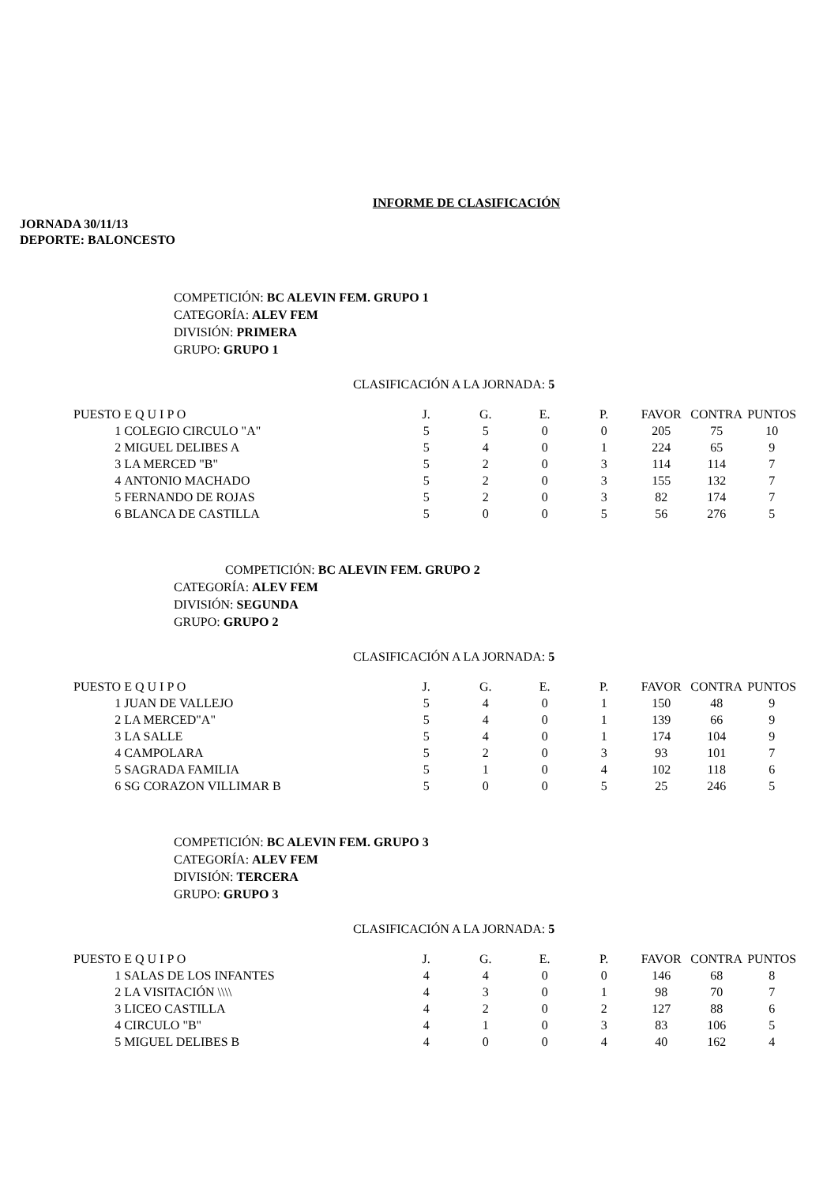INFORME DE CLASIFICACIÓN
JORNADA 30/11/13
DEPORTE: BALONCESTO
COMPETICIÓN: BC ALEVIN FEM. GRUPO 1
CATEGORÍA: ALEV FEM
DIVISIÓN: PRIMERA
GRUPO: GRUPO 1
CLASIFICACIÓN A LA JORNADA: 5
| PUESTO | E Q U I P O | J. | G. | E. | P. | FAVOR | CONTRA | PUNTOS |
| --- | --- | --- | --- | --- | --- | --- | --- | --- |
| 1 | COLEGIO CIRCULO "A" | 5 | 5 | 0 | 0 | 205 | 75 | 10 |
| 2 | MIGUEL DELIBES A | 5 | 4 | 0 | 1 | 224 | 65 | 9 |
| 3 | LA MERCED "B" | 5 | 2 | 0 | 3 | 114 | 114 | 7 |
| 4 | ANTONIO MACHADO | 5 | 2 | 0 | 3 | 155 | 132 | 7 |
| 5 | FERNANDO DE ROJAS | 5 | 2 | 0 | 3 | 82 | 174 | 7 |
| 6 | BLANCA DE CASTILLA | 5 | 0 | 0 | 5 | 56 | 276 | 5 |
COMPETICIÓN: BC ALEVIN FEM. GRUPO 2
CATEGORÍA: ALEV FEM
DIVISIÓN: SEGUNDA
GRUPO: GRUPO 2
CLASIFICACIÓN A LA JORNADA: 5
| PUESTO | E Q U I P O | J. | G. | E. | P. | FAVOR | CONTRA | PUNTOS |
| --- | --- | --- | --- | --- | --- | --- | --- | --- |
| 1 | JUAN DE VALLEJO | 5 | 4 | 0 | 1 | 150 | 48 | 9 |
| 2 | LA MERCED"A" | 5 | 4 | 0 | 1 | 139 | 66 | 9 |
| 3 | LA SALLE | 5 | 4 | 0 | 1 | 174 | 104 | 9 |
| 4 | CAMPOLARA | 5 | 2 | 0 | 3 | 93 | 101 | 7 |
| 5 | SAGRADA FAMILIA | 5 | 1 | 0 | 4 | 102 | 118 | 6 |
| 6 | SG CORAZON VILLIMAR B | 5 | 0 | 0 | 5 | 25 | 246 | 5 |
COMPETICIÓN: BC ALEVIN FEM. GRUPO 3
CATEGORÍA: ALEV FEM
DIVISIÓN: TERCERA
GRUPO: GRUPO 3
CLASIFICACIÓN A LA JORNADA: 5
| PUESTO | E Q U I P O | J. | G. | E. | P. | FAVOR | CONTRA | PUNTOS |
| --- | --- | --- | --- | --- | --- | --- | --- | --- |
| 1 | SALAS DE LOS INFANTES | 4 | 4 | 0 | 0 | 146 | 68 | 8 |
| 2 | LA VISITACIÓN \\\\ | 4 | 3 | 0 | 1 | 98 | 70 | 7 |
| 3 | LICEO CASTILLA | 4 | 2 | 0 | 2 | 127 | 88 | 6 |
| 4 | CIRCULO "B" | 4 | 1 | 0 | 3 | 83 | 106 | 5 |
| 5 | MIGUEL DELIBES B | 4 | 0 | 0 | 4 | 40 | 162 | 4 |